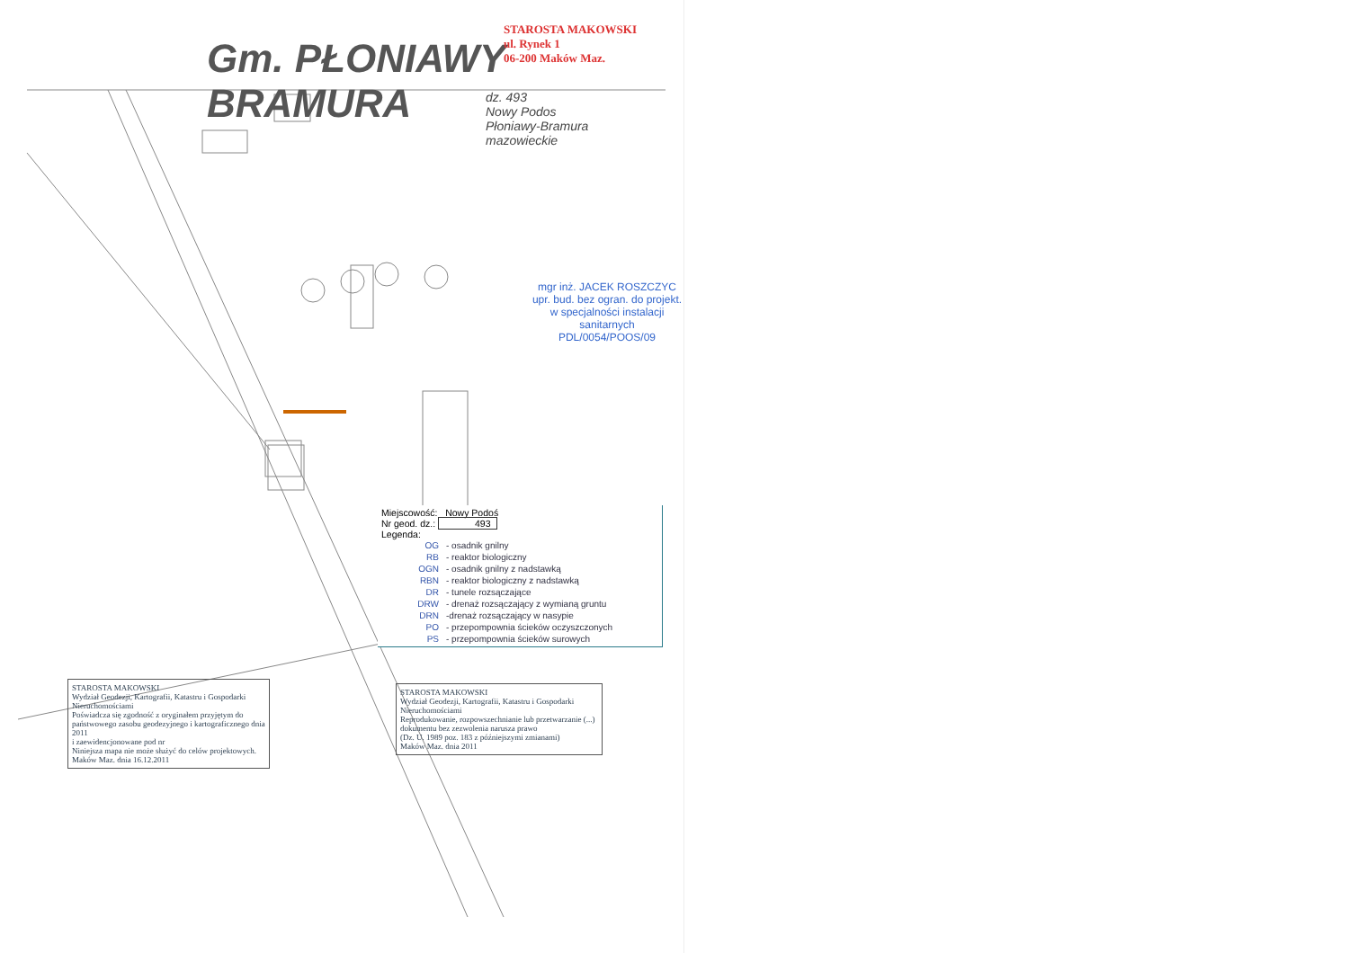Gm. PŁONIAWY BRAMURA
STAROSTA MAKOWSKI
ul. Rynek 1
06-200 Maków Maz.
mgr inż. JACEK ROSZCZYC
upr. bud. bez ogran. do projekt.
w specjalności instalacji sanitarnych
PDL/0054/POOS/09
dz. 493
Nowy Podos
Płoniawy-Bramura
mazowieckie
Miejscowość: Nowy Podoś
Nr geod. dz.: 493
Legenda:
| OG | - osadnik gnilny |
| RB | - reaktor biologiczny |
| OGN | - osadnik gnilny z nadstawką |
| RBN | - reaktor biologiczny z nadstawką |
| DR | - tunele rozsączające |
| DRW | - drenaż rozsączający z wymianą gruntu |
| DRN | -drenaż rozsączający w nasypie |
| PO | - przepompownia ścieków oczyszczonych |
| PS | - przepompownia ścieków surowych |
STAROSTA MAKOWSKI
Wydział Geodezji, Kartografii, Katastru i Gospodarki Nieruchomościami
Poświadcza się zgodność z oryginałem przyjętym do państwowego zasobu geodezyjnego i kartograficznego dnia 2011
i zaewidencjonowane pod nr
Niniejsza mapa nie może służyć do celów projektowych.
Maków Maz. dnia 16.12.2011
STAROSTA MAKOWSKI
Wydział Geodezji, Kartografii, Katastru i Gospodarki Nieruchomościami
Reprodukowanie, rozpowszechnianie lub przetwarzanie (...) dokumentu bez zezwolenia narusza prawo
(Dz. U. 1989 poz. 183 z późniejszymi zmianami)
Maków Maz. dnia 2011